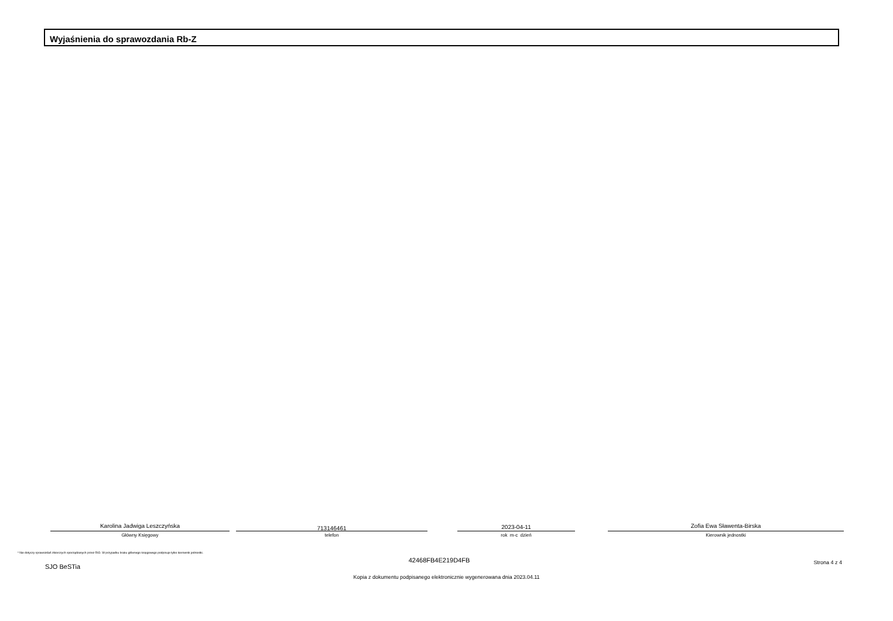Wyjaśnienia do sprawozdania Rb-Z
Karolina Jadwiga Leszczyńska
Główny Księgowy
713146461
telefon
2023-04-11
rok m-c dzień
Zofia Ewa Sławenta-Birska
Kierownik jednostki
* Nie dotyczy sprawozdań zbiorczych sporządzanych przez RIO. W przypadku braku głównego księgowego podpisuje tylko kierownik jednostki.
SJO BeSTia
42468FB4E219D4FB Strona 4 z 4
Kopia z dokumentu podpisanego elektronicznie wygenerowana dnia 2023.04.11